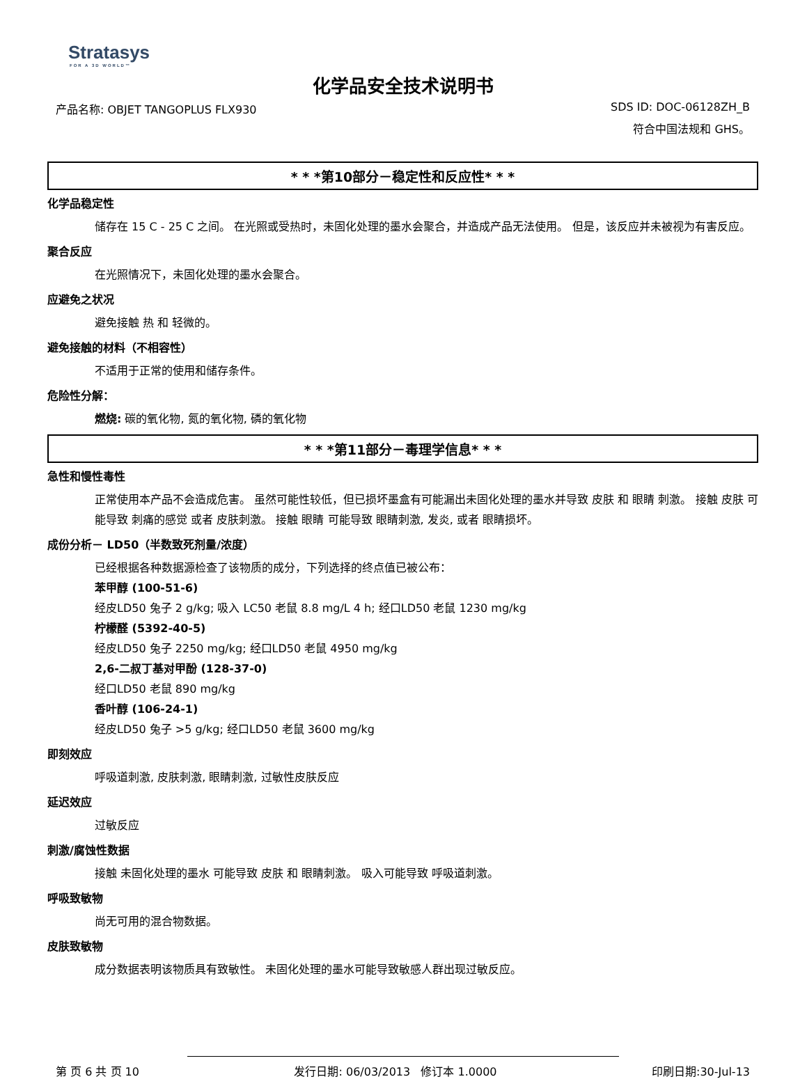Stratasys
FOR A 3D WORLD™
化学品安全技术说明书
产品名称: OBJET TANGOPLUS FLX930 SDS ID: DOC-06128ZH_B
符合中国法规和 GHS。
* * *第10部分－稳定性和反应性* * *
化学品稳定性
储存在 15 C - 25 C 之间。 在光照或受热时，未固化处理的墨水会聚合，并造成产品无法使用。 但是，该反应并未被视为有害反应。
聚合反应
在光照情况下，未固化处理的墨水会聚合。
应避免之状况
避免接触 热 和 轻微的。
避免接触的材料（不相容性）
不适用于正常的使用和储存条件。
危险性分解：
燃烧: 碳的氧化物, 氮的氧化物, 磷的氧化物
* * *第11部分－毒理学信息* * *
急性和慢性毒性
正常使用本产品不会造成危害。 虽然可能性较低，但已损坏墨盒有可能漏出未固化处理的墨水并导致 皮肤 和 眼睛 刺激。 接触 皮肤 可能导致 刺痛的感觉 或者 皮肤刺激。 接触 眼睛 可能导致 眼睛刺激, 发炎, 或者 眼睛损坏。
成份分析－ LD50（半数致死剂量/浓度）
已经根据各种数据源检查了该物质的成分，下列选择的终点值已被公布：
苯甲醇 (100-51-6)
经皮LD50 兔子 2 g/kg; 吸入 LC50 老鼠 8.8 mg/L 4 h; 经口LD50 老鼠 1230 mg/kg
柠檬醛 (5392-40-5)
经皮LD50 兔子 2250 mg/kg; 经口LD50 老鼠 4950 mg/kg
2,6-二叔丁基对甲酚 (128-37-0)
经口LD50 老鼠 890 mg/kg
香叶醇 (106-24-1)
经皮LD50 兔子 >5 g/kg; 经口LD50 老鼠 3600 mg/kg
即刻效应
呼吸道刺激, 皮肤刺激, 眼睛刺激, 过敏性皮肤反应
延迟效应
过敏反应
刺激/腐蚀性数据
接触 未固化处理的墨水 可能导致 皮肤 和 眼睛刺激。 吸入可能导致 呼吸道刺激。
呼吸致敏物
尚无可用的混合物数据。
皮肤致敏物
成分数据表明该物质具有致敏性。 未固化处理的墨水可能导致敏感人群出现过敏反应。
第 页 6 共 页 10 发行日期: 06/03/2013 修订本 1.0000 印刷日期:30-Jul-13